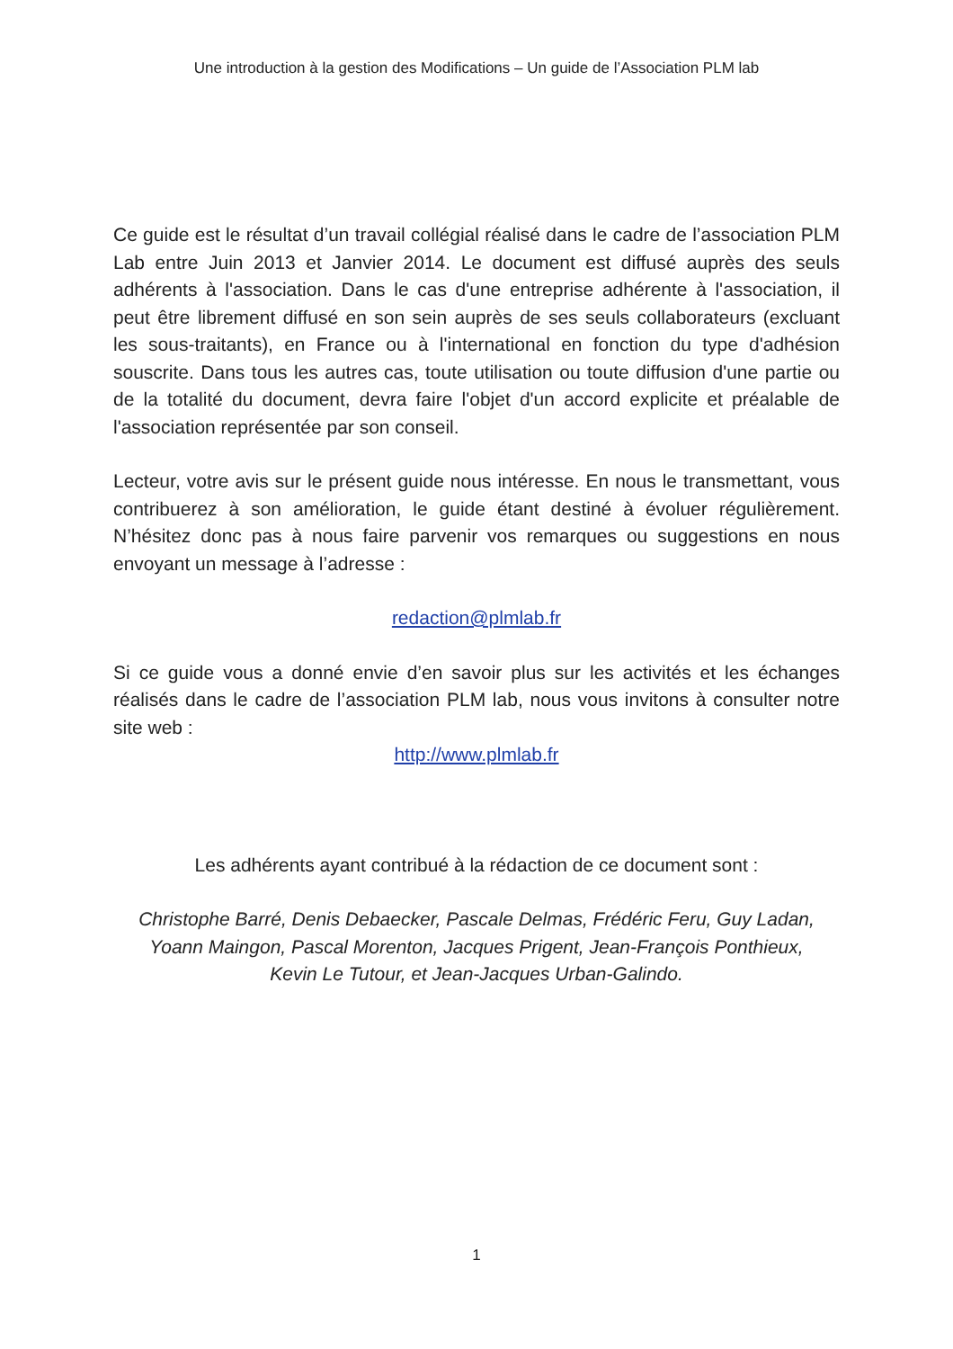Une introduction à la gestion des Modifications – Un guide de l’Association PLM lab
Ce guide est le résultat d’un travail collégial réalisé dans le cadre de l’association PLM Lab entre Juin 2013 et Janvier 2014. Le document est diffusé auprès des seuls adhérents à l'association. Dans le cas d'une entreprise adhérente à l'association, il peut être librement diffusé en son sein auprès de ses seuls collaborateurs (excluant les sous-traitants), en France ou à l'international en fonction du type d'adhésion souscrite. Dans tous les autres cas, toute utilisation ou toute diffusion d'une partie ou de la totalité du document, devra faire l'objet d'un accord explicite et préalable de l'association représentée par son conseil.
Lecteur, votre avis sur le présent guide nous intéresse. En nous le transmettant, vous contribuerez à son amélioration, le guide étant destiné à évoluer régulièrement. N’hésitez donc pas à nous faire parvenir vos remarques ou suggestions en nous envoyant un message à l’adresse :
redaction@plmlab.fr
Si ce guide vous a donné envie d’en savoir plus sur les activités et les échanges réalisés dans le cadre de l’association PLM lab, nous vous invitons à consulter notre site web :
http://www.plmlab.fr
Les adhérents ayant contribué à la rédaction de ce document sont :
Christophe Barré, Denis Debaecker, Pascale Delmas, Frédéric Feru, Guy Ladan,
Yoann Maingon, Pascal Morenton, Jacques Prigent, Jean-François Ponthieux,
Kevin Le Tutour, et Jean-Jacques Urban-Galindo.
1